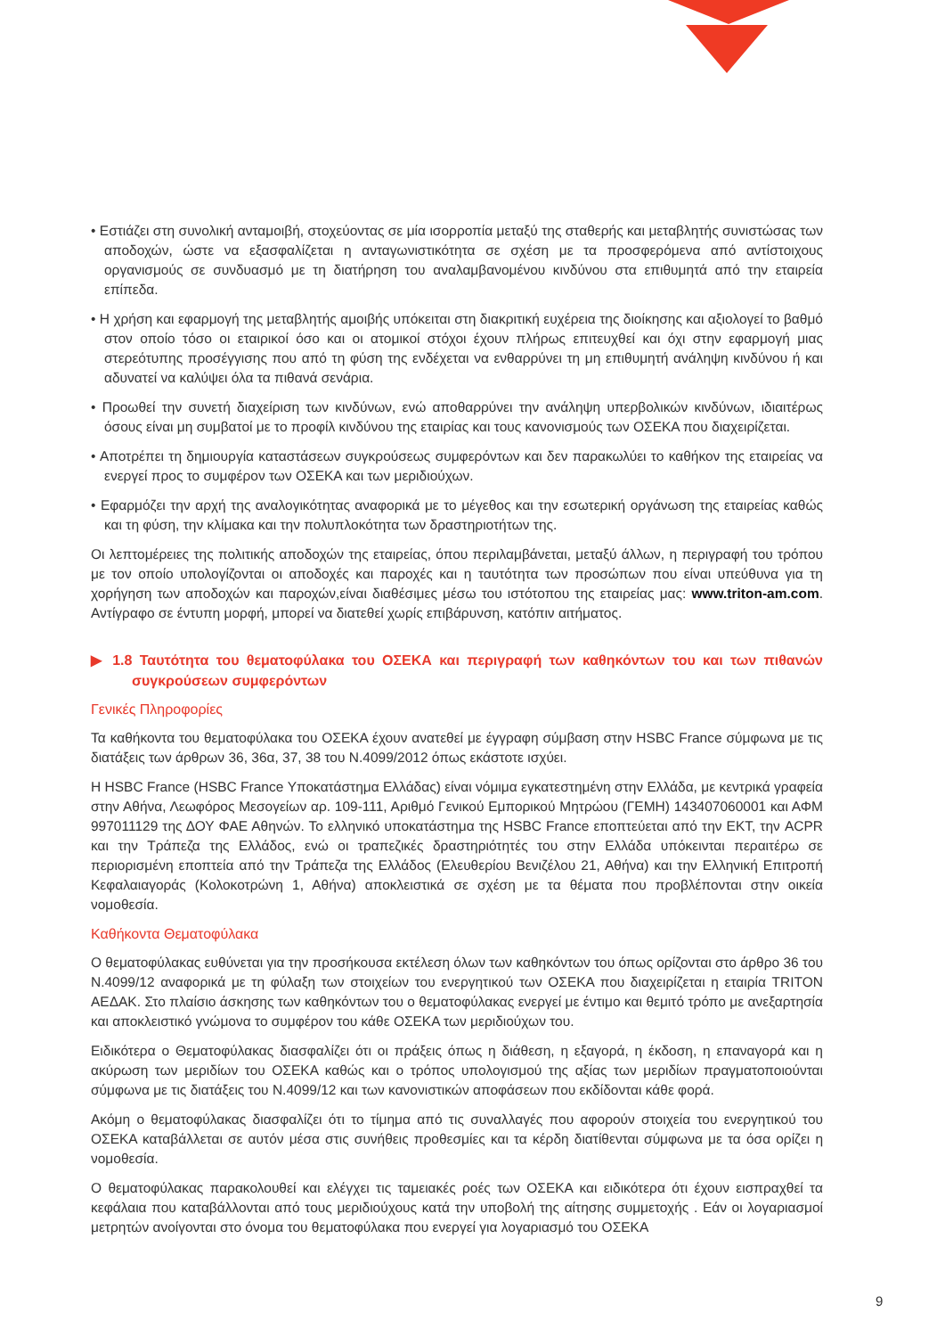• Εστιάζει στη συνολική ανταμοιβή, στοχεύοντας σε μία ισορροπία μεταξύ της σταθερής και μεταβλητής συνιστώσας των αποδοχών, ώστε να εξασφαλίζεται η ανταγωνιστικότητα σε σχέση με τα προσφερόμενα από αντίστοιχους οργανισμούς σε συνδυασμό με τη διατήρηση του αναλαμβανομένου κινδύνου στα επιθυμητά από την εταιρεία επίπεδα.
• Η χρήση και εφαρμογή της μεταβλητής αμοιβής υπόκειται στη διακριτική ευχέρεια της διοίκησης και αξιολογεί το βαθμό στον οποίο τόσο οι εταιρικοί όσο και οι ατομικοί στόχοι έχουν πλήρως επιτευχθεί και όχι στην εφαρμογή μιας στερεότυπης προσέγγισης που από τη φύση της ενδέχεται να ενθαρρύνει τη μη επιθυμητή ανάληψη κινδύνου ή και αδυνατεί να καλύψει όλα τα πιθανά σενάρια.
• Προωθεί την συνετή διαχείριση των κινδύνων, ενώ αποθαρρύνει την ανάληψη υπερβολικών κινδύνων, ιδιαιτέρως όσους είναι μη συμβατοί με το προφίλ κινδύνου της εταιρίας και τους κανονισμούς των ΟΣΕΚΑ που διαχειρίζεται.
• Αποτρέπει τη δημιουργία καταστάσεων συγκρούσεως συμφερόντων και δεν παρακωλύει το καθήκον της εταιρείας να ενεργεί προς το συμφέρον των ΟΣΕΚΑ και των μεριδιούχων.
• Εφαρμόζει την αρχή της αναλογικότητας αναφορικά με το μέγεθος και την εσωτερική οργάνωση της εταιρείας καθώς και τη φύση, την κλίμακα και την πολυπλοκότητα των δραστηριοτήτων της.
Οι λεπτομέρειες της πολιτικής αποδοχών της εταιρείας, όπου περιλαμβάνεται, μεταξύ άλλων, η περιγραφή του τρόπου με τον οποίο υπολογίζονται οι αποδοχές και παροχές και η ταυτότητα των προσώπων που είναι υπεύθυνα για τη χορήγηση των αποδοχών και παροχών,είναι διαθέσιμες μέσω του ιστότοπου της εταιρείας μας: www.triton-am.com. Αντίγραφο σε έντυπη μορφή, μπορεί να διατεθεί χωρίς επιβάρυνση, κατόπιν αιτήματος.
▶ 1.8 Ταυτότητα του θεματοφύλακα του ΟΣΕΚΑ και περιγραφή των καθηκόντων του και των πιθανών συγκρούσεων συμφερόντων
Γενικές Πληροφορίες
Τα καθήκοντα του θεματοφύλακα του ΟΣΕΚΑ έχουν ανατεθεί με έγγραφη σύμβαση στην HSBC France σύμφωνα με τις διατάξεις των άρθρων 36, 36α, 37, 38 του Ν.4099/2012 όπως εκάστοτε ισχύει.
Η HSBC France (HSBC France Υποκατάστημα Ελλάδας) είναι νόμιμα εγκατεστημένη στην Ελλάδα, με κεντρικά γραφεία στην Αθήνα, Λεωφόρος Μεσογείων αρ. 109-111, Αριθμό Γενικού Εμπορικού Μητρώου (ΓΕΜΗ) 143407060001 και ΑΦΜ 997011129 της ΔΟΥ ΦΑΕ Αθηνών. Το ελληνικό υποκατάστημα της HSBC France εποπτεύεται από την ΕΚΤ, την ACPR και την Τράπεζα της Ελλάδος, ενώ οι τραπεζικές δραστηριότητές του στην Ελλάδα υπόκεινται περαιτέρω σε περιορισμένη εποπτεία από την Τράπεζα της Ελλάδος (Ελευθερίου Βενιζέλου 21, Αθήνα) και την Ελληνική Επιτροπή Κεφαλαιαγοράς (Κολοκοτρώνη 1, Αθήνα) αποκλειστικά σε σχέση με τα θέματα που προβλέπονται στην οικεία νομοθεσία.
Καθήκοντα Θεματοφύλακα
Ο θεματοφύλακας ευθύνεται για την προσήκουσα εκτέλεση όλων των καθηκόντων του όπως ορίζονται στο άρθρο 36 του Ν.4099/12 αναφορικά με τη φύλαξη των στοιχείων του ενεργητικού των ΟΣΕΚΑ που διαχειρίζεται η εταιρία TRITON ΑΕΔΑΚ. Στο πλαίσιο άσκησης των καθηκόντων του ο θεματοφύλακας ενεργεί με έντιμο και θεμιτό τρόπο με ανεξαρτησία και αποκλειστικό γνώμονα το συμφέρον του κάθε ΟΣΕΚΑ των μεριδιούχων του.
Ειδικότερα ο Θεματοφύλακας διασφαλίζει ότι οι πράξεις όπως η διάθεση, η εξαγορά, η έκδοση, η επαναγορά και η ακύρωση των μεριδίων του ΟΣΕΚΑ καθώς και ο τρόπος υπολογισμού της αξίας των μεριδίων πραγματοποιούνται σύμφωνα με τις διατάξεις του Ν.4099/12 και των κανονιστικών αποφάσεων που εκδίδονται κάθε φορά.
Ακόμη ο θεματοφύλακας διασφαλίζει ότι το τίμημα από τις συναλλαγές που αφορούν στοιχεία του ενεργητικού του ΟΣΕΚΑ καταβάλλεται σε αυτόν μέσα στις συνήθεις προθεσμίες και τα κέρδη διατίθενται σύμφωνα με τα όσα ορίζει η νομοθεσία.
Ο θεματοφύλακας παρακολουθεί και ελέγχει τις ταμειακές ροές των ΟΣΕΚΑ και ειδικότερα ότι έχουν εισπραχθεί τα κεφάλαια που καταβάλλονται από τους μεριδιούχους κατά την υποβολή της αίτησης συμμετοχής . Εάν οι λογαριασμοί μετρητών ανοίγονται στο όνομα του θεματοφύλακα που ενεργεί για λογαριασμό του ΟΣΕΚΑ
9